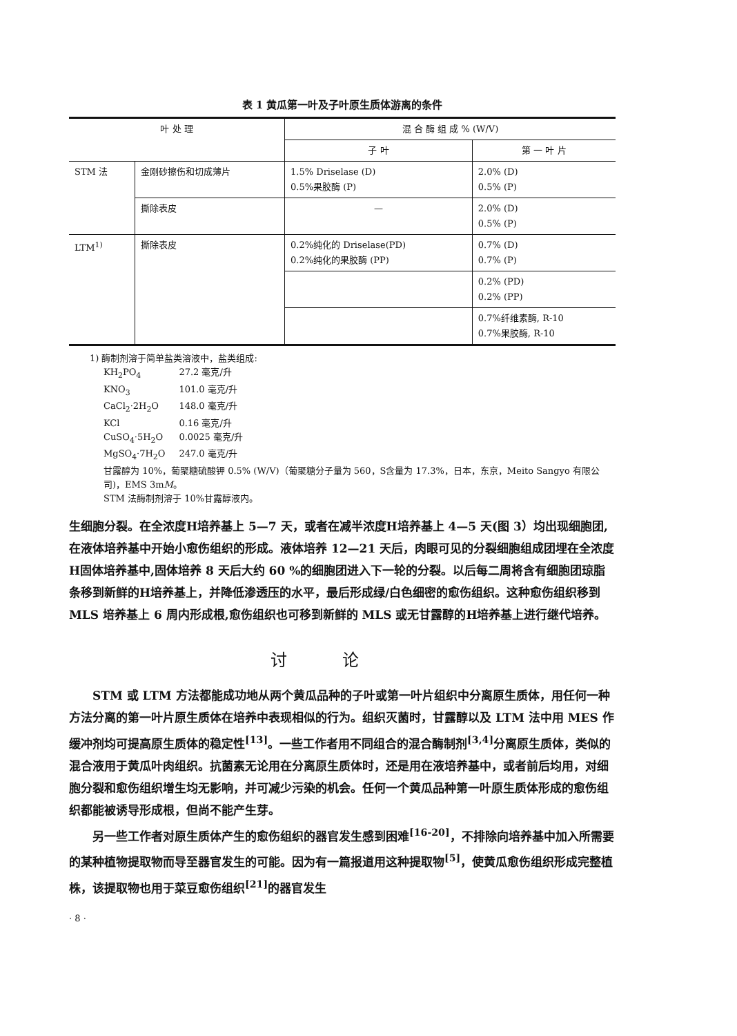表 1 黄瓜第一叶及子叶原生质体游离的条件
| 叶 处 理 | | 混 合 酶 组 成 % (W/V) | |
| --- | --- | --- | --- |
| | | 子 叶 | 第 一 叶 片 |
| STM 法 | 金刚砂擦伤和切成薄片 | 1.5% Driselase (D) 0.5%果胶酶 (P) | 2.0% (D) 0.5% (P) |
| | 撕除表皮 | — | 2.0% (D) 0.5% (P) |
| LTM<sup>1)</sup> | 撕除表皮 | 0.2%纯化的 Driselase(PD) 0.2%纯化的果胶酶 (PP) | 0.7% (D) 0.7% (P) |
| | | | 0.2% (PD) 0.2% (PP) |
| | | | 0.7%纤维素酶, R-10 0.7%果胶酶, R-10 |
1) 酶制剂溶于简单盐类溶液中，盐类组成:
| KH<sub>2</sub>PO<sub>4</sub> | 27.2 毫克/升 |
| KNO<sub>3</sub> | 101.0 毫克/升 |
| CaCl<sub>2</sub>·2H<sub>2</sub>O | 148.0 毫克/升 |
| KCl | 0.16 毫克/升 |
| CuSO<sub>4</sub>·5H<sub>2</sub>O | 0.0025 毫克/升 |
| MgSO<sub>4</sub>·7H<sub>2</sub>O | 247.0 毫克/升 |
甘露醇为 10%，葡聚糖硫酸钾 0.5% (W/V)（葡聚糖分子量为 560，S含量为 17.3%，日本，东京，Meito Sangyo 有限公司)，EMS 3mM。
STM 法酶制剂溶于 10%甘露醇液内。
生细胞分裂。在全浓度H培养基上 5—7 天，或者在减半浓度H培养基上 4—5 天(图 3）均出现细胞团,在液体培养基中开始小愈伤组织的形成。液体培养 12—21 天后，肉眼可见的分裂细胞组成团埋在全浓度H固体培养基中,固体培养 8 天后大约 60 %的细胞团进入下一轮的分裂。以后每二周将含有细胞团琼脂条移到新鲜的H培养基上，并降低渗透压的水平，最后形成绿/白色细密的愈伤组织。这种愈伤组织移到 MLS 培养基上 6 周内形成根,愈伤组织也可移到新鲜的 MLS 或无甘露醇的H培养基上进行继代培养。
讨论
STM 或 LTM 方法都能成功地从两个黄瓜品种的子叶或第一叶片组织中分离原生质体，用任何一种方法分离的第一叶片原生质体在培养中表现相似的行为。组织灭菌时，甘露醇以及 LTM 法中用 MES 作缓冲剂均可提高原生质体的稳定性<sup>[13]</sup>。一些工作者用不同组合的混合酶制剂<sup>[3,4]</sup>分离原生质体，类似的混合液用于黄瓜叶肉组织。抗菌素无论用在分离原生质体时，还是用在液培养基中，或者前后均用，对细胞分裂和愈伤组织增生均无影响，并可减少污染的机会。任何一个黄瓜品种第一叶原生质体形成的愈伤组织都能被诱导形成根，但尚不能产生芽。
另一些工作者对原生质体产生的愈伤组织的器官发生感到困难<sup>[16-20]</sup>，不排除向培养基中加入所需要的某种植物提取物而导至器官发生的可能。因为有一篇报道用这种提取物<sup>[5]</sup>，使黄瓜愈伤组织形成完整植株，该提取物也用于菜豆愈伤组织<sup>[21]</sup>的器官发生
· 8 ·